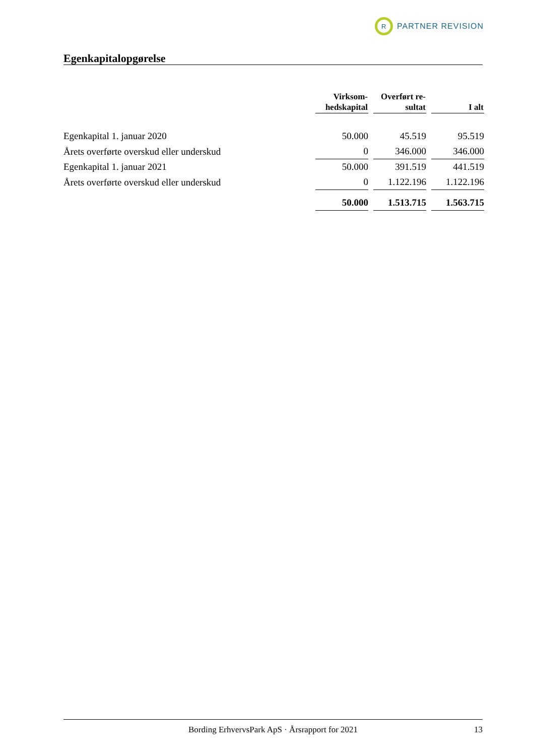R
PARTNER REVISION
Egenkapitalopgørelse
| | Virksom- hedskapital | Overført re- sultat | I alt |
| Egenkapital 1. januar 2020 | 50.000 | 45.519 | 95.519 |
| Årets overførte overskud eller underskud | 0 | 346.000 | 346.000 |
| Egenkapital 1. januar 2021 | 50.000 | 391.519 | 441.519 |
| Årets overførte overskud eller underskud | 0 | 1.122.196 | 1.122.196 |
| | 50.000 | 1.513.715 | 1.563.715 |
Bording ErhvervsPark ApS · Årsrapport for 2021 13